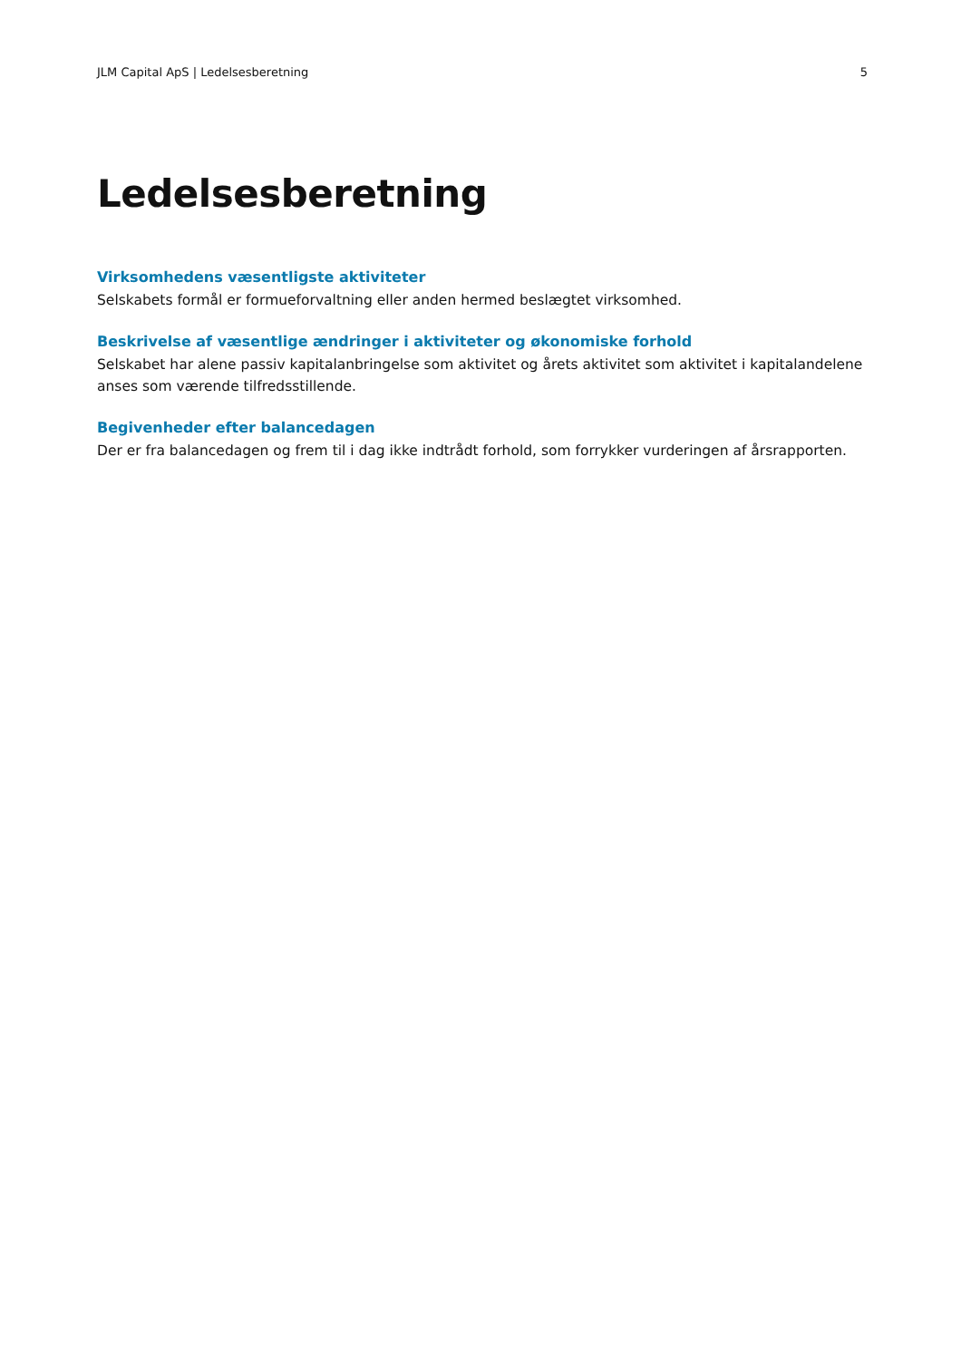JLM Capital ApS | Ledelsesberetning 5
Ledelsesberetning
Virksomhedens væsentligste aktiviteter
Selskabets formål er formueforvaltning eller anden hermed beslægtet virksomhed.
Beskrivelse af væsentlige ændringer i aktiviteter og økonomiske forhold
Selskabet har alene passiv kapitalanbringelse som aktivitet og årets aktivitet som aktivitet i kapitalandelene anses som værende tilfredsstillende.
Begivenheder efter balancedagen
Der er fra balancedagen og frem til i dag ikke indtrådt forhold, som forrykker vurderingen af årsrapporten.